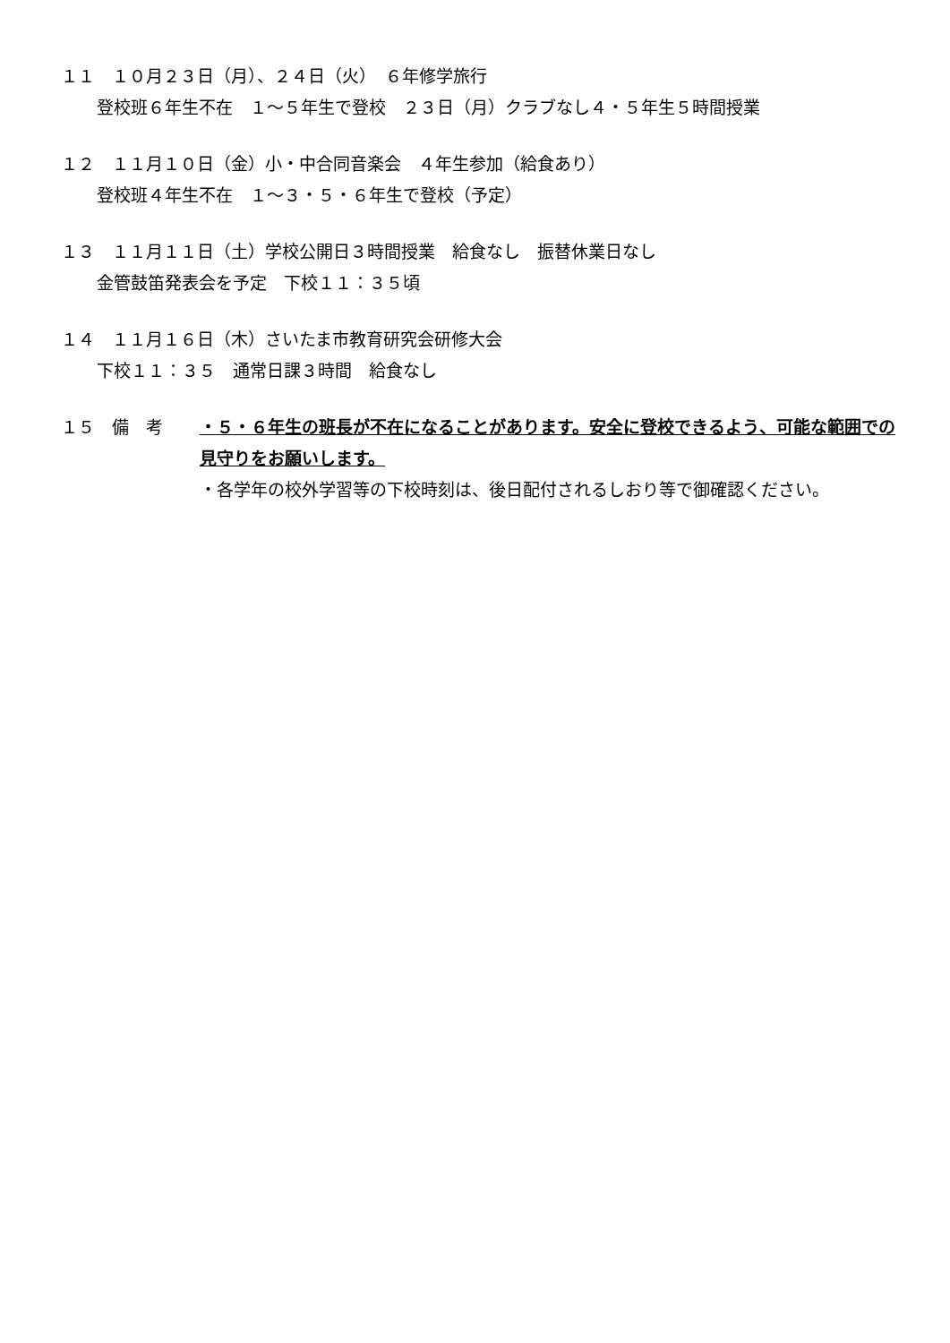１１　１０月２３日（月）、２４日（火）　６年修学旅行
登校班６年生不在　１～５年生で登校　２３日（月）クラブなし４・５年生５時間授業
１２　１１月１０日（金）小・中合同音楽会　４年生参加（給食あり）
登校班４年生不在　１～３・５・６年生で登校（予定）
１３　１１月１１日（土）学校公開日３時間授業　給食なし　振替休業日なし
金管鼓笛発表会を予定　下校１１：３５頃
１４　１１月１６日（木）さいたま市教育研究会研修大会
下校１１：３５　通常日課３時間　給食なし
１５　備　考 ・５・６年生の班長が不在になることがあります。安全に登校できるよう、可能な範囲での見守りをお願いします。
・各学年の校外学習等の下校時刻は、後日配付されるしおり等で御確認ください。